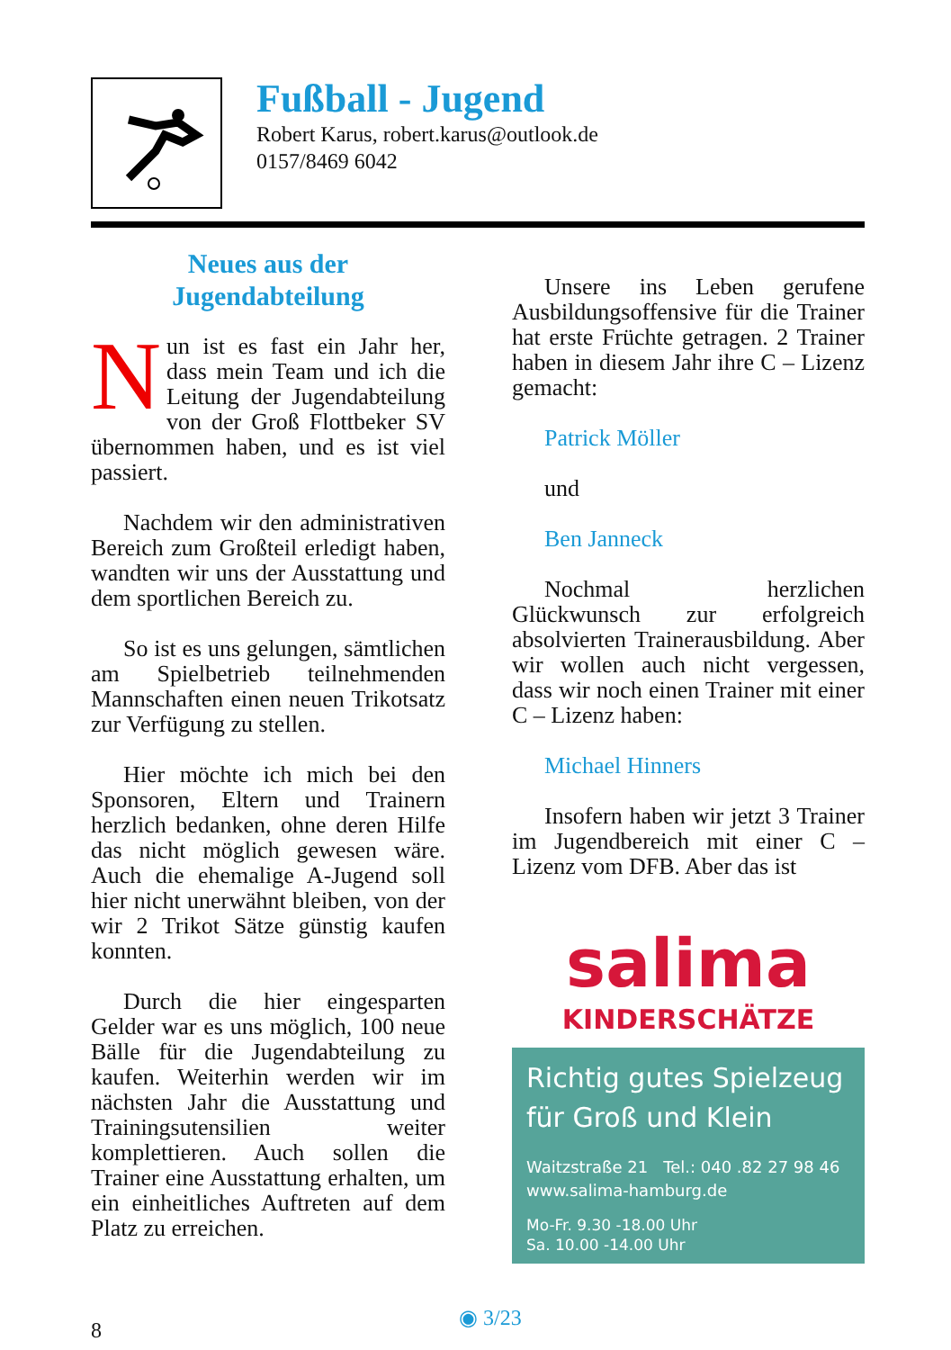Fußball - Jugend
Robert Karus, robert.karus@outlook.de
0157/8469 6042
Neues aus der
Jugendabteilung
Nun ist es fast ein Jahr her, dass mein Team und ich die Leitung der Jugendabteilung von der Groß Flottbeker SV übernommen haben, und es ist viel passiert.
Nachdem wir den administrativen Bereich zum Großteil erledigt haben, wandten wir uns der Ausstattung und dem sportlichen Bereich zu.
So ist es uns gelungen, sämtlichen am Spielbetrieb teilnehmenden Mannschaften einen neuen Trikotsatz zur Verfügung zu stellen.
Hier möchte ich mich bei den Sponsoren, Eltern und Trainern herzlich bedanken, ohne deren Hilfe das nicht möglich gewesen wäre. Auch die ehemalige A-Jugend soll hier nicht unerwähnt bleiben, von der wir 2 Trikot Sätze günstig kaufen konnten.
Durch die hier eingesparten Gelder war es uns möglich, 100 neue Bälle für die Jugendabteilung zu kaufen. Weiterhin werden wir im nächsten Jahr die Ausstattung und Trainingsutensilien weiter komplettieren. Auch sollen die Trainer eine Ausstattung erhalten, um ein einheitliches Auftreten auf dem Platz zu erreichen.
Unsere ins Leben gerufene Ausbildungsoffensive für die Trainer hat erste Früchte getragen. 2 Trainer haben in diesem Jahr ihre C – Lizenz gemacht:
Patrick Möller
und
Ben Janneck
Nochmal herzlichen Glückwunsch zur erfolgreich absolvierten Trainerausbildung. Aber wir wollen auch nicht vergessen, dass wir noch einen Trainer mit einer C – Lizenz haben:
Michael Hinners
Insofern haben wir jetzt 3 Trainer im Jugendbereich mit einer C – Lizenz vom DFB. Aber das ist
salima
KINDERSCHÄTZE
Richtig gutes Spielzeug
für Groß und Klein
Waitzstraße 21 Tel.: 040 .82 27 98 46
www.salima-hamburg.de
Mo-Fr. 9.30 -18.00 Uhr
Sa. 10.00 -14.00 Uhr
8
◉ 3/23